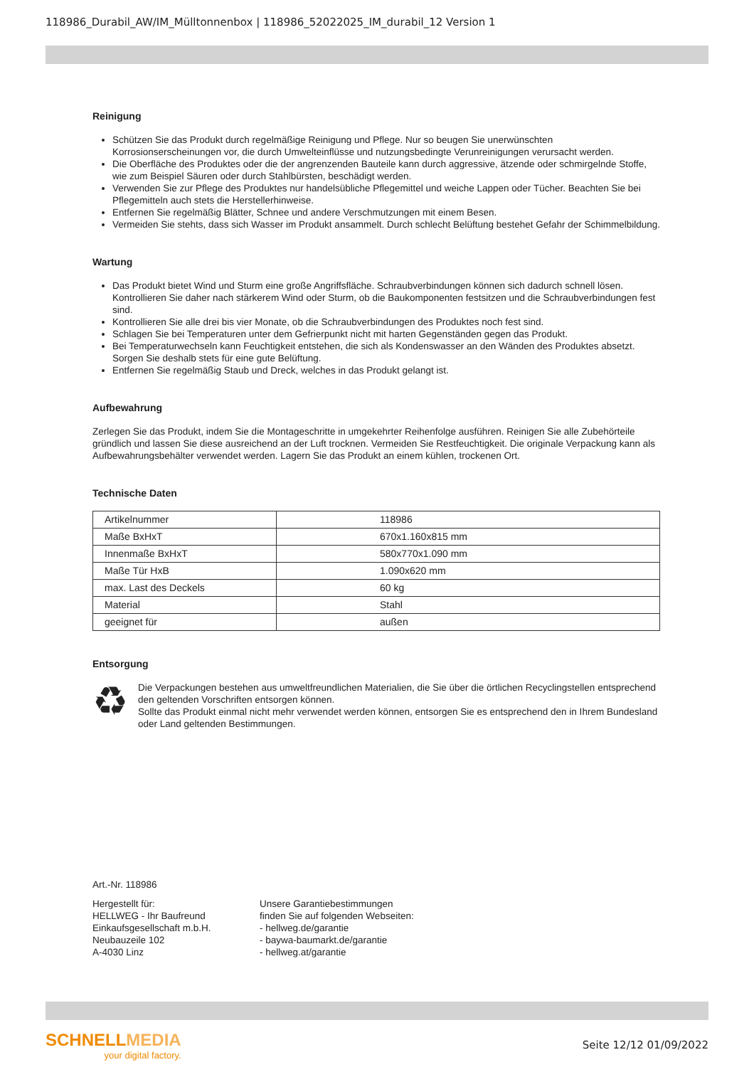118986_Durabil_AW/IM_Mülltonnenbox | 118986_52022025_IM_durabil_12 Version 1
Reinigung
Schützen Sie das Produkt durch regelmäßige Reinigung und Pflege. Nur so beugen Sie unerwünschten Korrosionserscheinungen vor, die durch Umwelteinflüsse und nutzungsbedingte Verunreinigungen verursacht werden.
Die Oberfläche des Produktes oder die der angrenzenden Bauteile kann durch aggressive, ätzende oder schmirgelnde Stoffe, wie zum Beispiel Säuren oder durch Stahlbürsten, beschädigt werden.
Verwenden Sie zur Pflege des Produktes nur handelsübliche Pflegemittel und weiche Lappen oder Tücher. Beachten Sie bei Pflegemitteln auch stets die Herstellerhinweise.
Entfernen Sie regelmäßig Blätter, Schnee und andere Verschmutzungen mit einem Besen.
Vermeiden Sie stehts, dass sich Wasser im Produkt ansammelt. Durch schlecht Belüftung bestehet Gefahr der Schimmelbildung.
Wartung
Das Produkt bietet Wind und Sturm eine große Angriffsfläche. Schraubverbindungen können sich dadurch schnell lösen. Kontrollieren Sie daher nach stärkerem Wind oder Sturm, ob die Baukomponenten festsitzen und die Schraubverbindungen fest sind.
Kontrollieren Sie alle drei bis vier Monate, ob die Schraubverbindungen des Produktes noch fest sind.
Schlagen Sie bei Temperaturen unter dem Gefrierpunkt nicht mit harten Gegenständen gegen das Produkt.
Bei Temperaturwechseln kann Feuchtigkeit entstehen, die sich als Kondenswasser an den Wänden des Produktes absetzt. Sorgen Sie deshalb stets für eine gute Belüftung.
Entfernen Sie regelmäßig Staub und Dreck, welches in das Produkt gelangt ist.
Aufbewahrung
Zerlegen Sie das Produkt, indem Sie die Montageschritte in umgekehrter Reihenfolge ausführen. Reinigen Sie alle Zubehörteile gründlich und lassen Sie diese ausreichend an der Luft trocknen. Vermeiden Sie Restfeuchtigkeit. Die originale Verpackung kann als Aufbewahrungsbehälter verwendet werden. Lagern Sie das Produkt an einem kühlen, trockenen Ort.
Technische Daten
| Artikelnummer | 118986 |
| Maße BxHxT | 670x1.160x815 mm |
| Innenmaße BxHxT | 580x770x1.090 mm |
| Maße Tür HxB | 1.090x620 mm |
| max. Last des Deckels | 60 kg |
| Material | Stahl |
| geeignet für | außen |
Entsorgung
♻
Die Verpackungen bestehen aus umweltfreundlichen Materialien, die Sie über die örtlichen Recyclingstellen entsprechend den geltenden Vorschriften entsorgen können.
Sollte das Produkt einmal nicht mehr verwendet werden können, entsorgen Sie es entsprechend den in Ihrem Bundesland oder Land geltenden Bestimmungen.
Art.-Nr. 118986
Hergestellt für:
HELLWEG - Ihr Baufreund
Einkaufsgesellschaft m.b.H.
Neubauzeile 102
A-4030 Linz
Unsere Garantiebestimmungen
finden Sie auf folgenden Webseiten:
- hellweg.de/garantie
- baywa-baumarkt.de/garantie
- hellweg.at/garantie
SCHNELLMEDIA
your digital factory.
Seite 12/12 01/09/2022